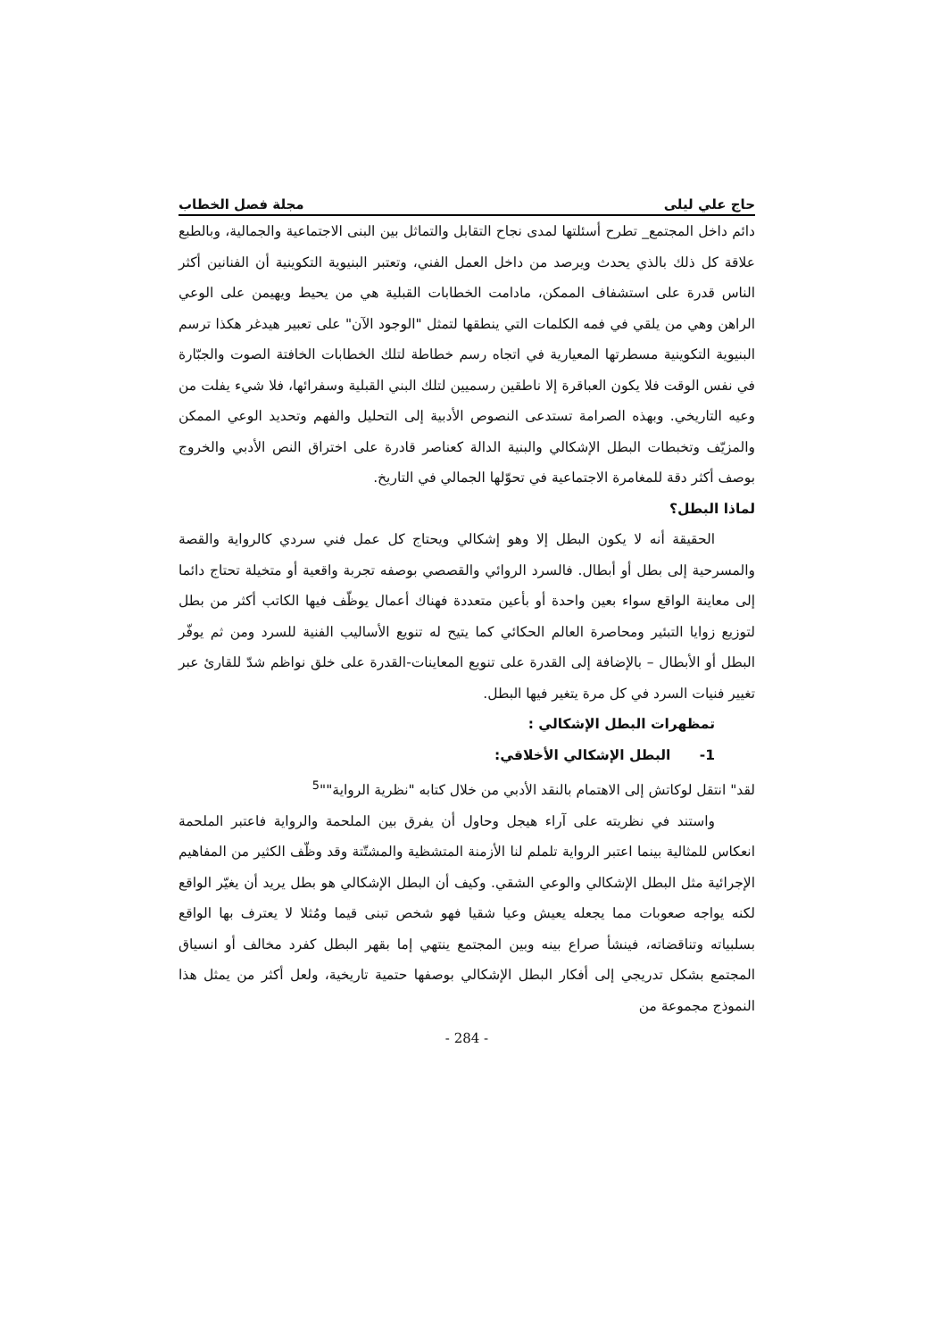حاج علي ليلى مجلة فصل الخطاب
دائم داخل المجتمع_ تطرح أسئلتها لمدى نجاح التقابل والتماثل بين البنى الاجتماعية والجمالية، وبالطبع علاقة كل ذلك بالذي يحدث ويرصد من داخل العمل الفني، وتعتبر البنيوية التكوينية أن الفنانين أكثر الناس قدرة على استشفاف الممكن، مادامت الخطابات القبلية هي من يحيط ويهيمن على الوعي الراهن وهي من يلقي في فمه الكلمات التي ينطقها لتمثل "الوجود الآن" على تعبير هيدغر هكذا ترسم البنيوية التكوينية مسطرتها المعيارية في اتجاه رسم خطاطة لتلك الخطابات الخافتة الصوت والجبّارة في نفس الوقت فلا يكون العباقرة إلا ناطقين رسميين لتلك البني القبلية وسفرائها، فلا شيء يفلت من وعيه التاريخي. وبهذه الصرامة تستدعى النصوص الأدبية إلى التحليل والفهم وتحديد الوعي الممكن والمزيّف وتخبطات البطل الإشكالي والبنية الدالة كعناصر قادرة على اختراق النص الأدبي والخروج بوصف أكثر دقة للمغامرة الاجتماعية في تحوّلها الجمالي في التاريخ.
لماذا البطل؟
الحقيقة أنه لا يكون البطل إلا وهو إشكالي ويحتاج كل عمل فني سردي كالرواية والقصة والمسرحية إلى بطل أو أبطال. فالسرد الروائي والقصصي بوصفه تجربة واقعية أو متخيلة تحتاج دائما إلى معاينة الواقع سواء بعين واحدة أو بأعين متعددة فهناك أعمال يوظّف فيها الكاتب أكثر من بطل لتوزيع زوايا التبئير ومحاصرة العالم الحكائي كما يتيح له تنويع الأساليب الفنية للسرد ومن ثم يوفّر البطل أو الأبطال – بالإضافة إلى القدرة على تنويع المعاينات-القدرة على خلق نواظم شدّ للقارئ عبر تغيير فنيات السرد في كل مرة يتغير فيها البطل.
تمظهرات البطل الإشكالي :
1- البطل الإشكالي الأخلاقي:
لقد" انتقل لوكاتش إلى الاهتمام بالنقد الأدبي من خلال كتابه "نظرية الرواية""<sup>5</sup>
واستند في نظريته على آراء هيجل وحاول أن يفرق بين الملحمة والرواية فاعتبر الملحمة انعكاس للمثالية بينما اعتبر الرواية تلملم لنا الأزمنة المتشظية والمشتّتة وقد وظّف الكثير من المفاهيم الإجرائية مثل البطل الإشكالي والوعي الشقي. وكيف أن البطل الإشكالي هو بطل يريد أن يغيّر الواقع لكنه يواجه صعوبات مما يجعله يعيش وعيا شقيا فهو شخص تبنى قيما ومُثلا لا يعترف بها الواقع بسلبياته وتناقضاته، فينشأ صراع بينه وبين المجتمع ينتهي إما بقهر البطل كفرد مخالف أو انسياق المجتمع بشكل تدريجي إلى أفكار البطل الإشكالي بوصفها حتمية تاريخية، ولعل أكثر من يمثل هذا النموذج مجموعة من
- 284 -